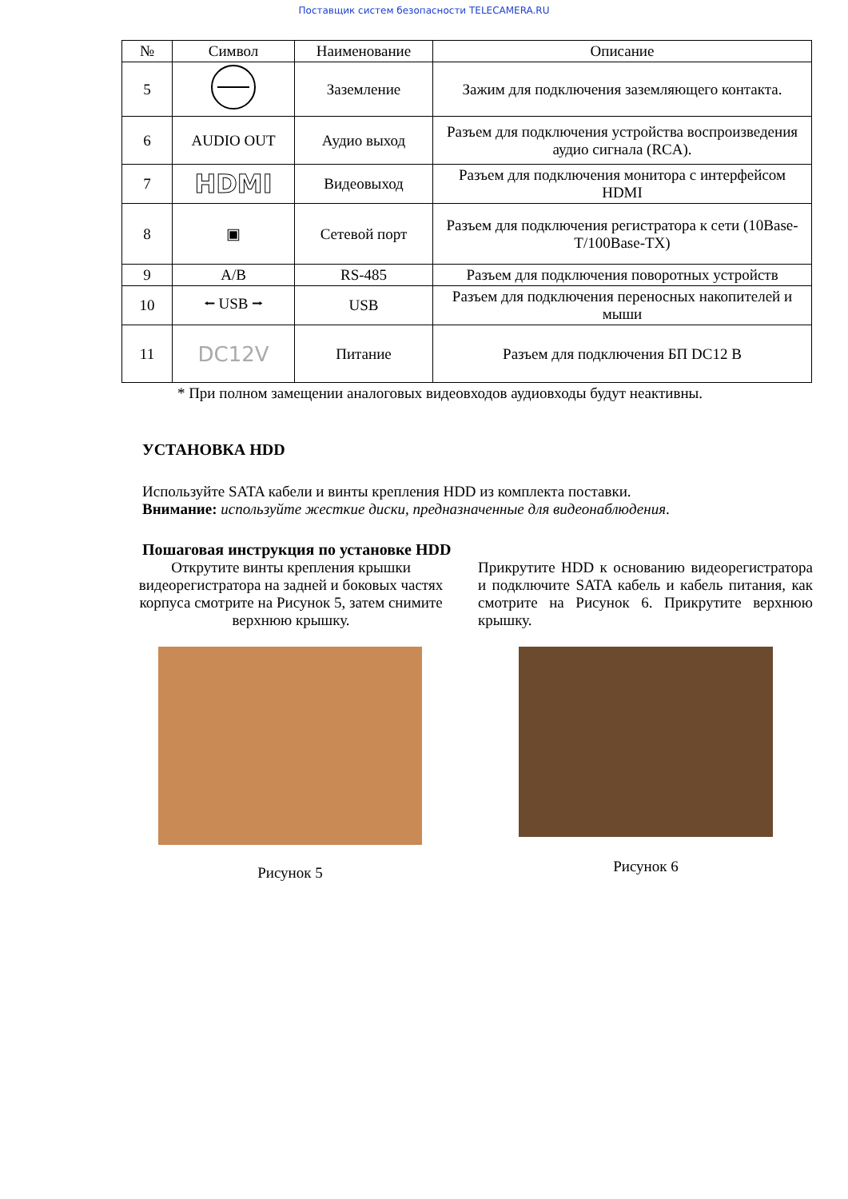Поставщик систем безопасности TELECAMERA.RU
| № | Символ | Наименование | Описание |
| --- | --- | --- | --- |
| 5 | | Заземление | Зажим для подключения заземляющего контакта. |
| 6 | AUDIO OUT | Аудио выход | Разъем для подключения устройства воспроизведения аудио сигнала (RCA). |
| 7 | HDMI | Видеовыход | Разъем для подключения монитора с интерфейсом HDMI |
| 8 | ▣ | Сетевой порт | Разъем для подключения регистратора к сети (10Base-T/100Base-TX) |
| 9 | A/B | RS-485 | Разъем для подключения поворотных устройств |
| 10 | ⭠ USB ⭢ | USB | Разъем для подключения переносных накопителей и мыши |
| 11 | DC12V | Питание | Разъем для подключения БП DC12 В |
* При полном замещении аналоговых видеовходов аудиовходы будут неактивны.
УСТАНОВКА HDD
Используйте SATA кабели и винты крепления HDD из комплекта поставки.
Внимание: используйте жесткие диски, предназначенные для видеонаблюдения.
Пошаговая инструкция по установке HDD
Открутите винты крепления крышки видеорегистратора на задней и боковых частях корпуса смотрите на Рисунок 5, затем снимите верхнюю крышку.
Прикрутите HDD к основанию видеорегистратора и подключите SATA кабель и кабель питания, как смотрите на Рисунок 6. Прикрутите верхнюю крышку.
Рисунок 5 Рисунок 6